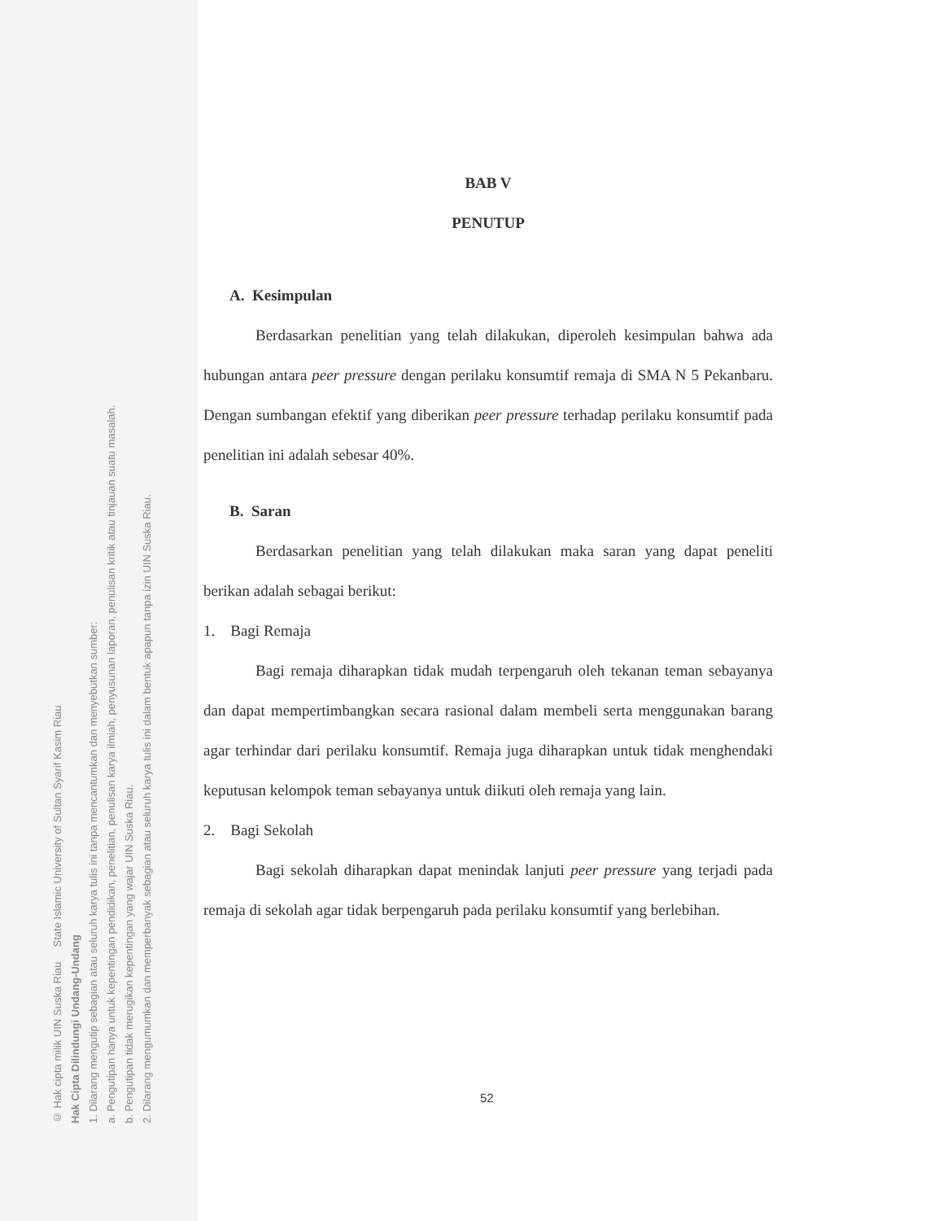© Hak cipta milik UIN Suska Riau State Islamic University of Sultan Syarif Kasim Riau
Hak Cipta Dilindungi Undang-Undang
1. Dilarang mengutip sebagian atau seluruh karya tulis ini tanpa mencantumkan dan menyebutkan sumber:
a. Pengutipan hanya untuk kepentingan pendidikan, penelitian, penulisan karya ilmiah, penyusunan laporan, penulisan kritik atau tinjauan suatu masalah.
b. Pengutipan tidak merugikan kepentingan yang wajar UIN Suska Riau.
2. Dilarang mengumumkan dan memperbanyak sebagian atau seluruh karya tulis ini dalam bentuk apapun tanpa izin UIN Suska Riau.
BAB V
PENUTUP
A. Kesimpulan
Berdasarkan penelitian yang telah dilakukan, diperoleh kesimpulan bahwa ada hubungan antara peer pressure dengan perilaku konsumtif remaja di SMA N 5 Pekanbaru. Dengan sumbangan efektif yang diberikan peer pressure terhadap perilaku konsumtif pada penelitian ini adalah sebesar 40%.
B. Saran
Berdasarkan penelitian yang telah dilakukan maka saran yang dapat peneliti berikan adalah sebagai berikut:
1. Bagi Remaja
Bagi remaja diharapkan tidak mudah terpengaruh oleh tekanan teman sebayanya dan dapat mempertimbangkan secara rasional dalam membeli serta menggunakan barang agar terhindar dari perilaku konsumtif. Remaja juga diharapkan untuk tidak menghendaki keputusan kelompok teman sebayanya untuk diikuti oleh remaja yang lain.
2. Bagi Sekolah
Bagi sekolah diharapkan dapat menindak lanjuti peer pressure yang terjadi pada remaja di sekolah agar tidak berpengaruh pada perilaku konsumtif yang berlebihan.
52